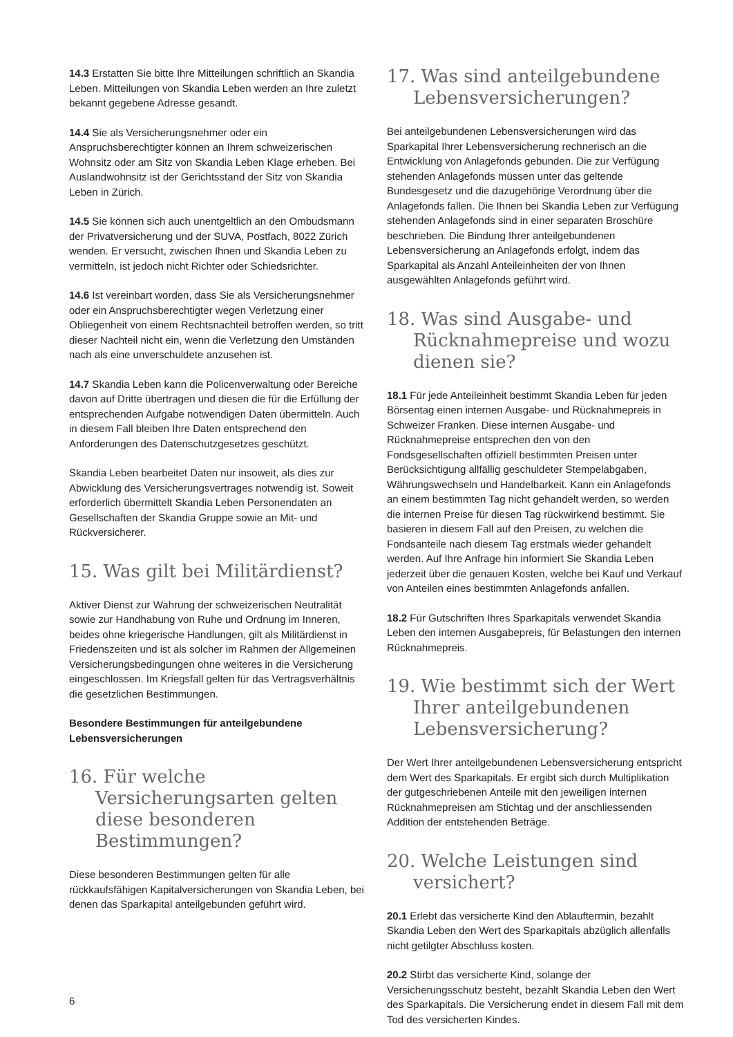14.3 Erstatten Sie bitte Ihre Mitteilungen schriftlich an Skandia Leben. Mitteilungen von Skandia Leben werden an Ihre zuletzt bekannt gegebene Adresse gesandt.
14.4 Sie als Versicherungsnehmer oder ein Anspruchsberechtigter können an Ihrem schweizerischen Wohnsitz oder am Sitz von Skandia Leben Klage erheben. Bei Auslandwohnsitz ist der Gerichtsstand der Sitz von Skandia Leben in Zürich.
14.5 Sie können sich auch unentgeltlich an den Ombudsmann der Privatversicherung und der SUVA, Postfach, 8022 Zürich wenden. Er versucht, zwischen Ihnen und Skandia Leben zu vermitteln, ist jedoch nicht Richter oder Schiedsrichter.
14.6 Ist vereinbart worden, dass Sie als Versicherungsnehmer oder ein Anspruchsberechtigter wegen Verletzung einer Obliegenheit von einem Rechtsnachteil betroffen werden, so tritt dieser Nachteil nicht ein, wenn die Verletzung den Umständen nach als eine unverschuldete anzusehen ist.
14.7 Skandia Leben kann die Policenverwaltung oder Bereiche davon auf Dritte übertragen und diesen die für die Erfüllung der entsprechenden Aufgabe notwendigen Daten übermitteln. Auch in diesem Fall bleiben Ihre Daten entsprechend den Anforderungen des Datenschutzgesetzes geschützt.
Skandia Leben bearbeitet Daten nur insoweit, als dies zur Abwicklung des Versicherungsvertrages notwendig ist. Soweit erforderlich übermittelt Skandia Leben Personendaten an Gesellschaften der Skandia Gruppe sowie an Mit- und Rückversicherer.
15. Was gilt bei Militärdienst?
Aktiver Dienst zur Wahrung der schweizerischen Neutralität sowie zur Handhabung von Ruhe und Ordnung im Inneren, beides ohne kriegerische Handlungen, gilt als Militärdienst in Friedenszeiten und ist als solcher im Rahmen der Allgemeinen Versicherungsbedingungen ohne weiteres in die Versicherung eingeschlossen. Im Kriegsfall gelten für das Vertragsverhältnis die gesetzlichen Bestimmungen.
Besondere Bestimmungen für anteilgebundene Lebensversicherungen
16. Für welche Versicherungsarten gelten diese besonderen Bestimmungen?
Diese besonderen Bestimmungen gelten für alle rückkaufsfähigen Kapitalversicherungen von Skandia Leben, bei denen das Sparkapital anteilgebunden geführt wird.
17. Was sind anteilgebundene Lebensversicherungen?
Bei anteilgebundenen Lebensversicherungen wird das Sparkapital Ihrer Lebensversicherung rechnerisch an die Entwicklung von Anlagefonds gebunden. Die zur Verfügung stehenden Anlagefonds müssen unter das geltende Bundesgesetz und die dazugehörige Verordnung über die Anlagefonds fallen. Die Ihnen bei Skandia Leben zur Verfügung stehenden Anlagefonds sind in einer separaten Broschüre beschrieben. Die Bindung Ihrer anteilgebundenen Lebensversicherung an Anlagefonds erfolgt, indem das Sparkapital als Anzahl Anteileinheiten der von Ihnen ausgewählten Anlagefonds geführt wird.
18. Was sind Ausgabe- und Rücknahmepreise und wozu dienen sie?
18.1 Für jede Anteileinheit bestimmt Skandia Leben für jeden Börsentag einen internen Ausgabe- und Rücknahmepreis in Schweizer Franken. Diese internen Ausgabe- und Rücknahmepreise entsprechen den von den Fondsgesellschaften offiziell bestimmten Preisen unter Berücksichtigung allfällig geschuldeter Stempelabgaben, Währungswechseln und Handelbarkeit. Kann ein Anlagefonds an einem bestimmten Tag nicht gehandelt werden, so werden die internen Preise für diesen Tag rückwirkend bestimmt. Sie basieren in diesem Fall auf den Preisen, zu welchen die Fondsanteile nach diesem Tag erstmals wieder gehandelt werden. Auf Ihre Anfrage hin informiert Sie Skandia Leben jederzeit über die genauen Kosten, welche bei Kauf und Verkauf von Anteilen eines bestimmten Anlagefonds anfallen.
18.2 Für Gutschriften Ihres Sparkapitals verwendet Skandia Leben den internen Ausgabepreis, für Belastungen den internen Rücknahmepreis.
19. Wie bestimmt sich der Wert Ihrer anteilgebundenen Lebensversicherung?
Der Wert Ihrer anteilgebundenen Lebensversicherung entspricht dem Wert des Sparkapitals. Er ergibt sich durch Multiplikation der gutgeschriebenen Anteile mit den jeweiligen internen Rücknahmepreisen am Stichtag und der anschliessenden Addition der entstehenden Beträge.
20. Welche Leistungen sind versichert?
20.1 Erlebt das versicherte Kind den Ablauftermin, bezahlt Skandia Leben den Wert des Sparkapitals abzüglich allenfalls nicht getilgter Abschluss kosten.
20.2 Stirbt das versicherte Kind, solange der Versicherungsschutz besteht, bezahlt Skandia Leben den Wert des Sparkapitals. Die Versicherung endet in diesem Fall mit dem Tod des versicherten Kindes.
6